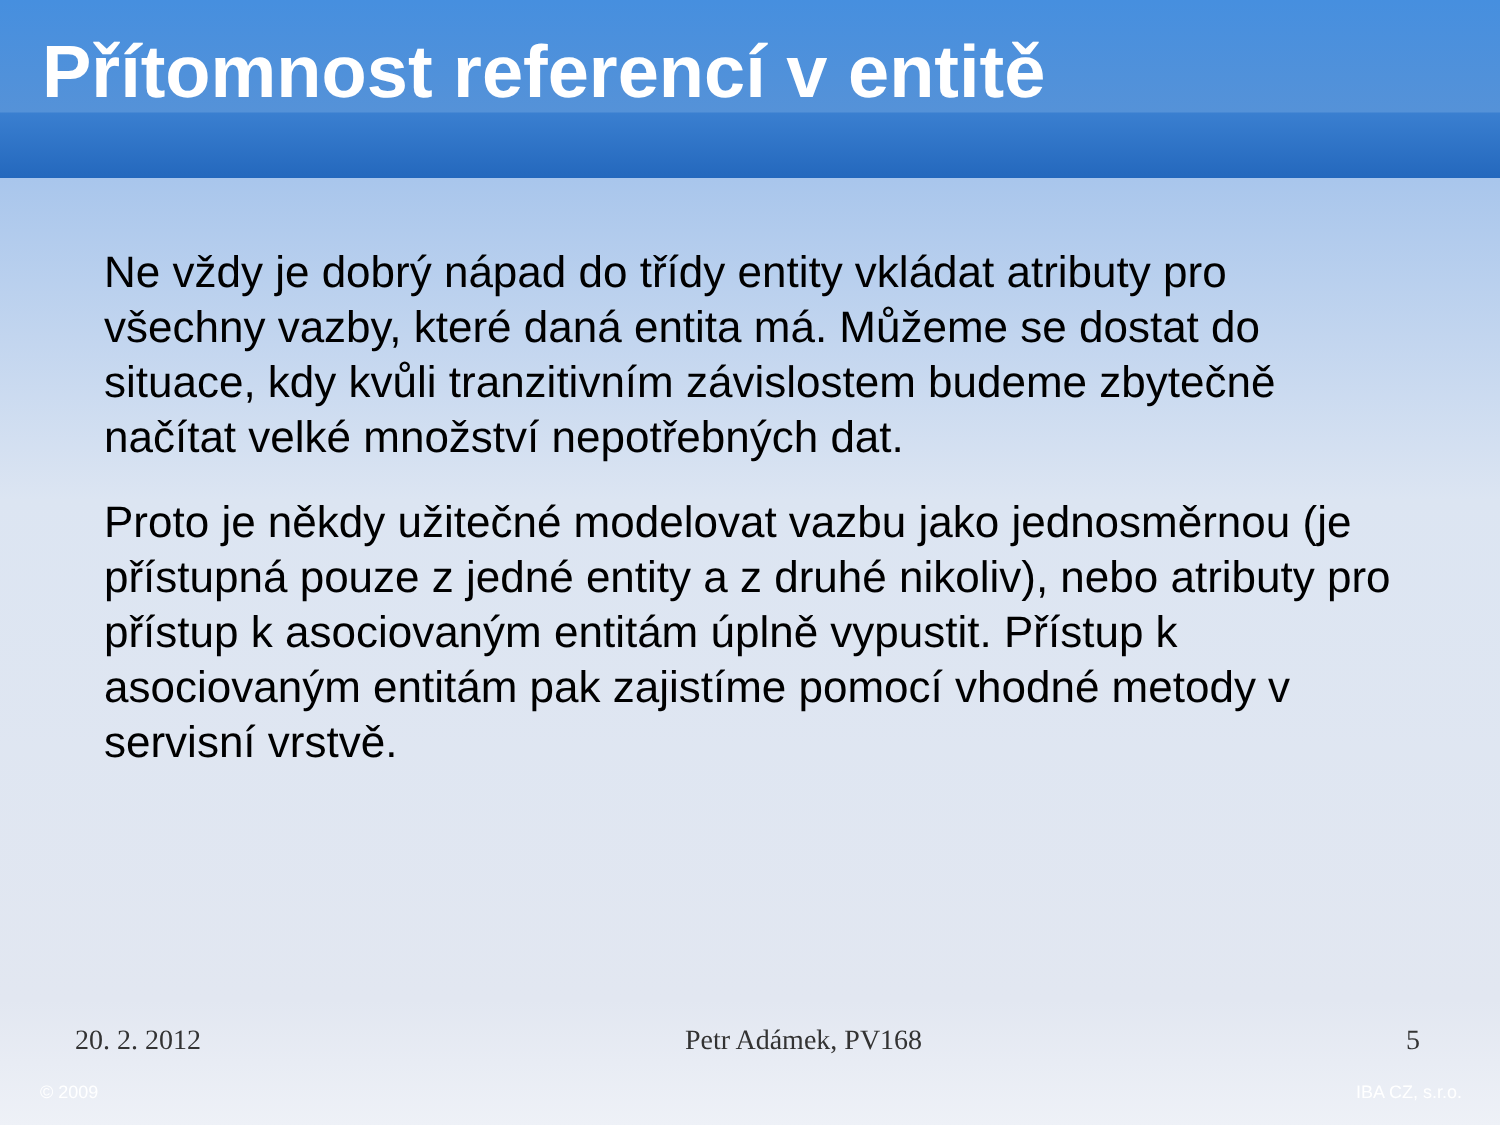Přítomnost referencí v entitě
Ne vždy je dobrý nápad do třídy entity vkládat atributy pro všechny vazby, které daná entita má. Můžeme se dostat do situace, kdy kvůli tranzitivním závislostem budeme zbytečně načítat velké množství nepotřebných dat.
Proto je někdy užitečné modelovat vazbu jako jednosměrnou (je přístupná pouze z jedné entity a z druhé nikoliv), nebo atributy pro přístup k asociovaným entitám úplně vypustit. Přístup k asociovaným entitám pak zajistíme pomocí vhodné metody v servisní vrstvě.
20. 2. 2012 Petr Adámek, PV168 5
© 2009 IBA CZ, s.r.o.